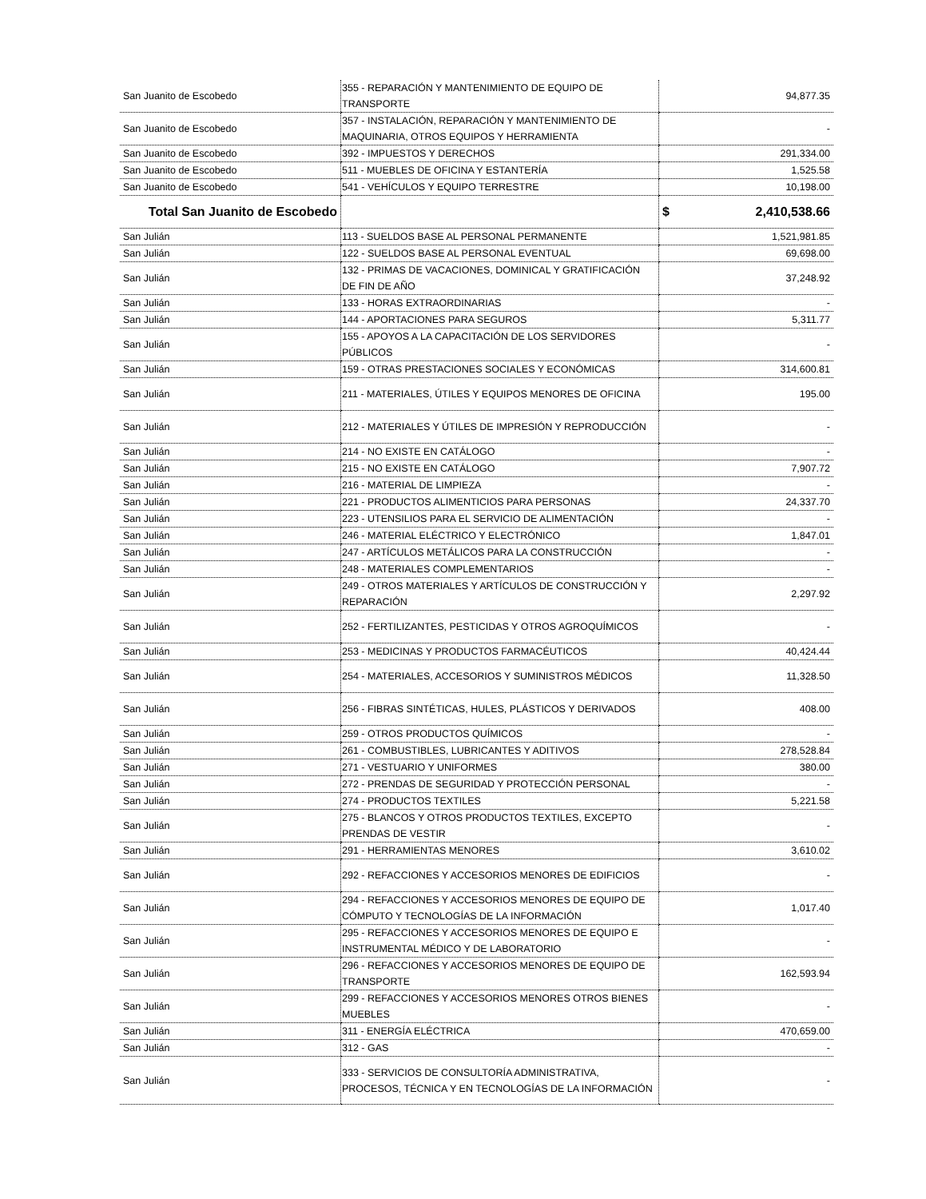| San Juanito de Escobedo | 355 - REPARACIÓN Y MANTENIMIENTO DE EQUIPO DE TRANSPORTE | 94,877.35 |
| San Juanito de Escobedo | 357 - INSTALACIÓN, REPARACIÓN Y MANTENIMIENTO DE MAQUINARIA, OTROS EQUIPOS Y HERRAMIENTA | - |
| San Juanito de Escobedo | 392 - IMPUESTOS Y DERECHOS | 291,334.00 |
| San Juanito de Escobedo | 511 - MUEBLES DE OFICINA Y ESTANTERÍA | 1,525.58 |
| San Juanito de Escobedo | 541 - VEHÍCULOS Y EQUIPO TERRESTRE | 10,198.00 |
| Total San Juanito de Escobedo | | $ 2,410,538.66 |
| San Julián | 113 - SUELDOS BASE AL PERSONAL PERMANENTE | 1,521,981.85 |
| San Julián | 122 - SUELDOS BASE AL PERSONAL EVENTUAL | 69,698.00 |
| San Julián | 132 - PRIMAS DE VACACIONES, DOMINICAL Y GRATIFICACIÓN DE FIN DE AÑO | 37,248.92 |
| San Julián | 133 - HORAS EXTRAORDINARIAS | - |
| San Julián | 144 - APORTACIONES PARA SEGUROS | 5,311.77 |
| San Julián | 155 - APOYOS A LA CAPACITACIÓN DE LOS SERVIDORES PÚBLICOS | - |
| San Julián | 159 - OTRAS PRESTACIONES SOCIALES Y ECONÓMICAS | 314,600.81 |
| San Julián | 211 - MATERIALES, ÚTILES Y EQUIPOS MENORES DE OFICINA | 195.00 |
| San Julián | 212 - MATERIALES Y ÚTILES DE IMPRESIÓN Y REPRODUCCIÓN | - |
| San Julián | 214 - NO EXISTE EN CATÁLOGO | - |
| San Julián | 215 - NO EXISTE EN CATÁLOGO | 7,907.72 |
| San Julián | 216 - MATERIAL DE LIMPIEZA | - |
| San Julián | 221 - PRODUCTOS ALIMENTICIOS PARA PERSONAS | 24,337.70 |
| San Julián | 223 - UTENSILIOS PARA EL SERVICIO DE ALIMENTACIÓN | - |
| San Julián | 246 - MATERIAL ELÉCTRICO Y ELECTRÓNICO | 1,847.01 |
| San Julián | 247 - ARTÍCULOS METÁLICOS PARA LA CONSTRUCCIÓN | - |
| San Julián | 248 - MATERIALES COMPLEMENTARIOS | - |
| San Julián | 249 - OTROS MATERIALES Y ARTÍCULOS DE CONSTRUCCIÓN Y REPARACIÓN | 2,297.92 |
| San Julián | 252 - FERTILIZANTES, PESTICIDAS Y OTROS AGROQUÍMICOS | - |
| San Julián | 253 - MEDICINAS Y PRODUCTOS FARMACÉUTICOS | 40,424.44 |
| San Julián | 254 - MATERIALES, ACCESORIOS Y SUMINISTROS MÉDICOS | 11,328.50 |
| San Julián | 256 - FIBRAS SINTÉTICAS, HULES, PLÁSTICOS Y DERIVADOS | 408.00 |
| San Julián | 259 - OTROS PRODUCTOS QUÍMICOS | - |
| San Julián | 261 - COMBUSTIBLES, LUBRICANTES Y ADITIVOS | 278,528.84 |
| San Julián | 271 - VESTUARIO Y UNIFORMES | 380.00 |
| San Julián | 272 - PRENDAS DE SEGURIDAD Y PROTECCIÓN PERSONAL | - |
| San Julián | 274 - PRODUCTOS TEXTILES | 5,221.58 |
| San Julián | 275 - BLANCOS Y OTROS PRODUCTOS TEXTILES, EXCEPTO PRENDAS DE VESTIR | - |
| San Julián | 291 - HERRAMIENTAS MENORES | 3,610.02 |
| San Julián | 292 - REFACCIONES Y ACCESORIOS MENORES DE EDIFICIOS | - |
| San Julián | 294 - REFACCIONES Y ACCESORIOS MENORES DE EQUIPO DE CÓMPUTO Y TECNOLOGÍAS DE LA INFORMACIÓN | 1,017.40 |
| San Julián | 295 - REFACCIONES Y ACCESORIOS MENORES DE EQUIPO E INSTRUMENTAL MÉDICO Y DE LABORATORIO | - |
| San Julián | 296 - REFACCIONES Y ACCESORIOS MENORES DE EQUIPO DE TRANSPORTE | 162,593.94 |
| San Julián | 299 - REFACCIONES Y ACCESORIOS MENORES OTROS BIENES MUEBLES | - |
| San Julián | 311 - ENERGÍA ELÉCTRICA | 470,659.00 |
| San Julián | 312 - GAS | - |
| San Julián | 333 - SERVICIOS DE CONSULTORÍA ADMINISTRATIVA, PROCESOS, TÉCNICA Y EN TECNOLOGÍAS DE LA INFORMACIÓN | - |